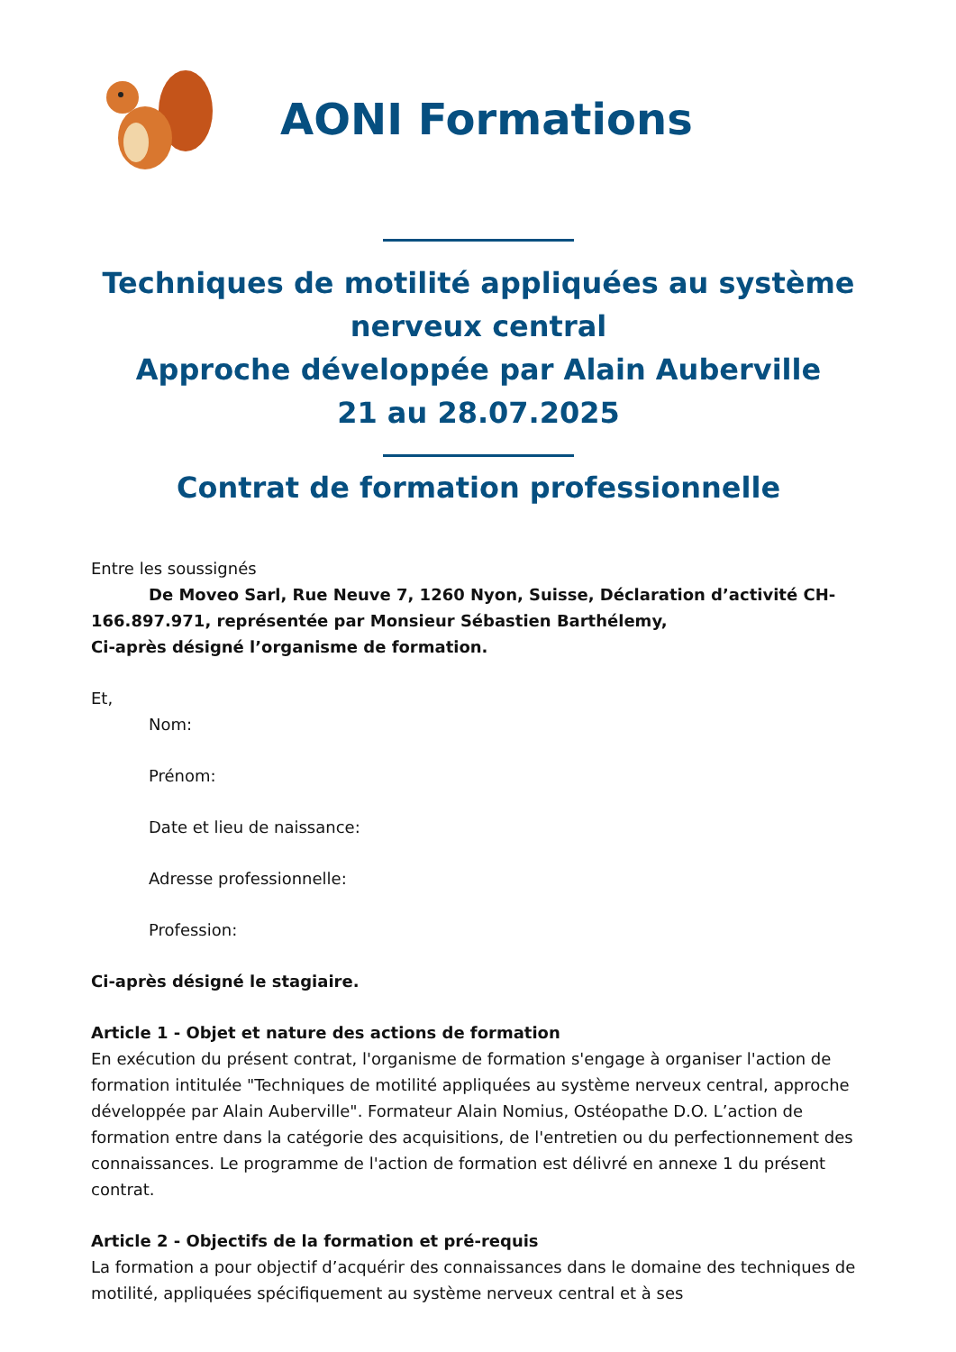AONI Formations
Techniques de motilité appliquées au système nerveux central
Approche développée par Alain Auberville
21 au 28.07.2025
Contrat de formation professionnelle
Entre les soussignés
De Moveo Sarl, Rue Neuve 7, 1260 Nyon, Suisse, Déclaration d’activité CH-166.897.971, représentée par Monsieur Sébastien Barthélemy,
Ci-après désigné l’organisme de formation.
Et,
Nom:
Prénom:
Date et lieu de naissance:
Adresse professionnelle:
Profession:
Ci-après désigné le stagiaire.
Article 1 - Objet et nature des actions de formation
En exécution du présent contrat, l'organisme de formation s'engage à organiser l'action de formation intitulée "Techniques de motilité appliquées au système nerveux central, approche développée par Alain Auberville". Formateur Alain Nomius, Ostéopathe D.O. L’action de formation entre dans la catégorie des acquisitions, de l'entretien ou du perfectionnement des connaissances. Le programme de l'action de formation est délivré en annexe 1 du présent contrat.
Article 2 - Objectifs de la formation et pré-requis
La formation a pour objectif d’acquérir des connaissances dans le domaine des techniques de motilité, appliquées spécifiquement au système nerveux central et à ses